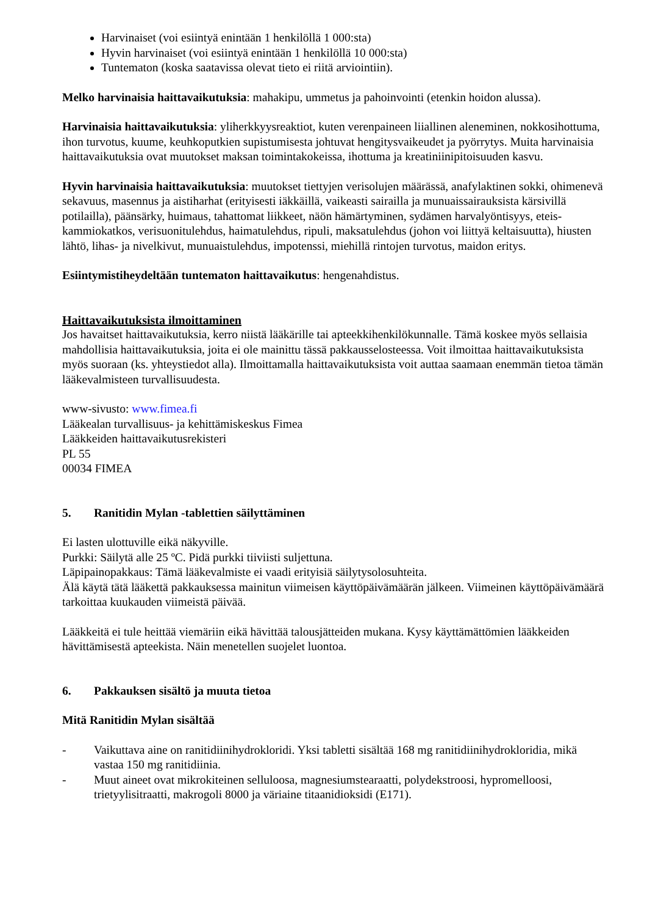Harvinaiset (voi esiintyä enintään 1 henkilöllä 1 000:sta)
Hyvin harvinaiset (voi esiintyä enintään 1 henkilöllä 10 000:sta)
Tuntematon (koska saatavissa olevat tieto ei riitä arviointiin).
Melko harvinaisia haittavaikutuksia: mahakipu, ummetus ja pahoinvointi (etenkin hoidon alussa).
Harvinaisia haittavaikutuksia: yliherkkyysreaktiot, kuten verenpaineen liiallinen aleneminen, nokkosihottuma, ihon turvotus, kuume, keuhkoputkien supistumisesta johtuvat hengitysvaikeudet ja pyörrytys. Muita harvinaisia haittavaikutuksia ovat muutokset maksan toimintakokeissa, ihottuma ja kreatiniinipitoisuuden kasvu.
Hyvin harvinaisia haittavaikutuksia: muutokset tiettyjen verisolujen määrässä, anafylaktinen sokki, ohimenevä sekavuus, masennus ja aistiharhat (erityisesti iäkkäillä, vaikeasti sairailla ja munuaissairauksista kärsivillä potilailla), päänsärky, huimaus, tahattomat liikkeet, näön hämärtyminen, sydämen harvalyöntisyys, eteis-kammiokatkos, verisuonitulehdus, haimatulehdus, ripuli, maksatulehdus (johon voi liittyä keltaisuutta), hiusten lähtö, lihas- ja nivelkivut, munuaistulehdus, impotenssi, miehillä rintojen turvotus, maidon eritys.
Esiintymistiheydeltään tuntematon haittavaikutus: hengenahdistus.
Haittavaikutuksista ilmoittaminen
Jos havaitset haittavaikutuksia, kerro niistä lääkärille tai apteekkihenkilökunnalle. Tämä koskee myös sellaisia mahdollisia haittavaikutuksia, joita ei ole mainittu tässä pakkausselosteessa. Voit ilmoittaa haittavaikutuksista myös suoraan (ks. yhteystiedot alla). Ilmoittamalla haittavaikutuksista voit auttaa saamaan enemmän tietoa tämän lääkevalmisteen turvallisuudesta.
www-sivusto: www.fimea.fi
Lääkealan turvallisuus- ja kehittämiskeskus Fimea
Lääkkeiden haittavaikutusrekisteri
PL 55
00034 FIMEA
5. Ranitidin Mylan -tablettien säilyttäminen
Ei lasten ulottuville eikä näkyville.
Purkki: Säilytä alle 25 ºC. Pidä purkki tiiviisti suljettuna.
Läpipainopakkaus: Tämä lääkevalmiste ei vaadi erityisiä säilytysolosuhteita.
Älä käytä tätä lääkettä pakkauksessa mainitun viimeisen käyttöpäivämäärän jälkeen. Viimeinen käyttöpäivämäärä tarkoittaa kuukauden viimeistä päivää.
Lääkkeitä ei tule heittää viemäriin eikä hävittää talousjätteiden mukana. Kysy käyttämättömien lääkkeiden hävittämisestä apteekista. Näin menetellen suojelet luontoa.
6. Pakkauksen sisältö ja muuta tietoa
Mitä Ranitidin Mylan sisältää
- Vaikuttava aine on ranitidiinihydrokloridi. Yksi tabletti sisältää 168 mg ranitidiinihydrokloridia, mikä vastaa 150 mg ranitidiinia.
- Muut aineet ovat mikrokiteinen selluloosa, magnesiumstearaatti, polydekstroosi, hypromelloosi, trietyylisitraatti, makrogoli 8000 ja väriaine titaanidioksidi (E171).